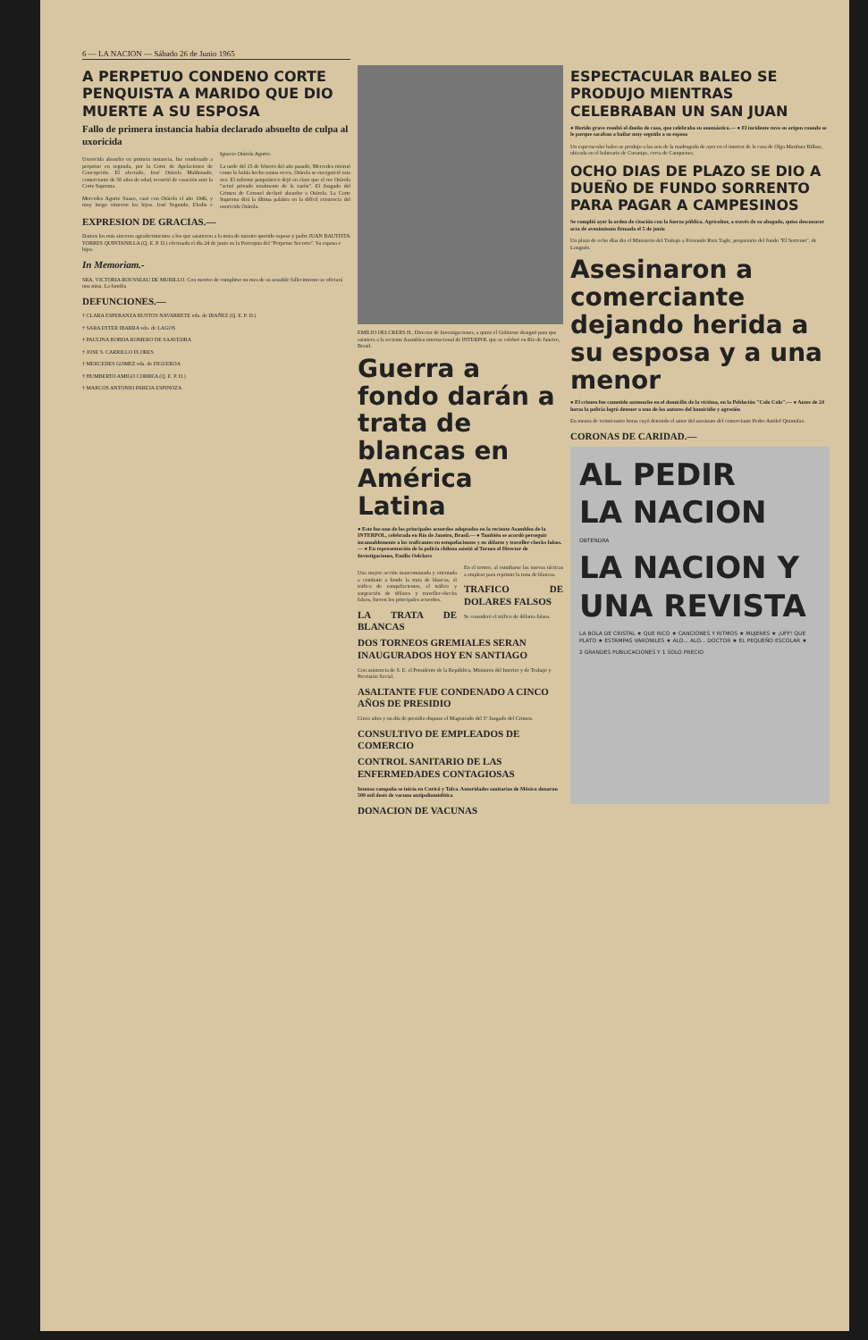6 — LA NACION — Sábado 26 de Junio 1965
A PERPETUO CONDENO CORTE PENQUISTA A MARIDO QUE DIO MUERTE A SU ESPOSA
Fallo de primera instancia había declarado absuelto de culpa al uxoricida
Uxoricida absuelto en primera instancia, fue condenado a perpetuo en segunda, por la Corte de Apelaciones de Concepción. El afectado, José Otárola Maldonado, comerciante de 50 años de edad, recurrió de casación ante la Corte Suprema.
Mercedes Agurto Suazo, casó con Otárola el año 1946, y muy luego vinieron los hijos. José Segundo, Elodia e Ignacio Otárola Agurto.
La tarde del 15 de febrero del año pasado, Mercedes retornó como lo había hecho tantas veces. Otárola se enceguició esta vez. El informe psiquiátrico dejó en claro que el reo Otárola "actuó privado totalmente de la razón". El Juzgado del Crimen de Coronel declaró absuelto a Otárola. La Corte Suprema dirá la última palabra en la difícil existencia del uxoricida Otárola.
EXPRESION DE GRACIAS.—
Damos los más sinceros agradecimientos a los que asistieron a la misa de nuestro querido esposo y padre JUAN BAUTISTA TORRES QUINTANILLA (Q. E. P. D.) efectuada el día 24 de junio en la Parroquia del "Perpetuo Socorro". Su esposa e hijos
In Memoriam.-
SRA. VICTORIA ROUSSEAU DE MURILLO. Con motivo de cumplirse un mes de su sensible fallecimiento se oficiará una misa. La familia
DEFUNCIONES.—
† CLARA ESPERANZA BUSTOS NAVARRETE vda. de IBAÑEZ (Q. E. P. D.)
† SARA ESTER IBARRA vda. de LAGOS
† PAULINA BORDA ROMERO DE SAAVEDRA
† JOSE S. CARRILLO FLORES
† MERCEDES GOMEZ vda. de FIGUEROA
† HUMBERTO AMIGO CORREA (Q. E. P. D.)
† MARCOS ANTONIO PAREJA ESPINOZA
EMILIO OELCKERS H., Director de Investigaciones, a quien el Gobierno designó para que asistiera a la reciente Asamblea internacional de INTERPOL que se celebró en Río de Janeiro, Brasil.
Guerra a fondo darán a trata de blancas en América Latina
● Este fue uno de los principales acuerdos adoptados en la reciente Asamblea de la INTERPOL, celebrada en Río de Janeiro, Brasil.— ● También se acordó perseguir incansablemente a los traficantes en estupefacientes y en dólares y traveller-checks falsos.— ● En representación de la policía chilena asistió al Torneo el Director de Investigaciones, Emilio Oelckers
Una mayor acción mancomunada y orientada a combatir a fondo la trata de blancas, el tráfico de estupefacientes, el tráfico y sargeación de dólares y traveller-checks falsos, fueron los principales acuerdos.
LA TRATA DE BLANCAS
En el torneo, al estudiarse las nuevas tácticas a emplear para reprimir la trata de blancas.
TRAFICO DE DOLARES FALSOS
Se consideró el tráfico de dólares falsos.
DOS TORNEOS GREMIALES SERAN INAUGURADOS HOY EN SANTIAGO
Con asistencia de S. E. el Presidente de la República, Ministros del Interior y de Trabajo y Previsión Social.
ASALTANTE FUE CONDENADO A CINCO AÑOS DE PRESIDIO
Cinco años y un día de presidio dispuso el Magistrado del 5º Juzgado del Crimen.
CONSULTIVO DE EMPLEADOS DE COMERCIO
CONTROL SANITARIO DE LAS ENFERMEDADES CONTAGIOSAS
Intensa campaña se inicia en Curicó y Talca. Autoridades sanitarias de México donaron 500 mil dosis de vacuna antipoliomielítica
DONACION DE VACUNAS
ESPECTACULAR BALEO SE PRODUJO MIENTRAS CELEBRABAN UN SAN JUAN
● Herido grave resultó el dueño de casa, que celebraba su onomástico.— ● El incidente tuvo su origen cuando se le porque sacaban a bailar muy seguido a su esposa
Un espectacular baleo se produjo a las seis de la madrugada de ayer en el interior de la casa de Olga Martínez Bilbao, ubicada en el balneario de Curanipe, cerca de Cauquenes.
OCHO DIAS DE PLAZO SE DIO A DUEÑO DE FUNDO SORRENTO PARA PAGAR A CAMPESINOS
Se cumplió ayer la orden de citación con la fuerza pública. Agricultor, a través de su abogado, quiso desconocer acta de avenimiento firmada el 5 de junio
Un plazo de ocho días dio el Ministerio del Trabajo a Fernando Ruiz Tagle, propietario del fundo "El Sorrento", de Longuén.
Asesinaron a comerciante dejando herida a su esposa y a una menor
● El crimen fue cometido antenoche en el domicilio de la víctima, en la Población "Colo Colo".— ● Antes de 24 horas la policía logró detener a uno de los autores del homicidio y agresión
En menos de veinticuatro horas cayó detenido el autor del asesinato del comerciante Pedro Antilef Quintulao.
CORONAS DE CARIDAD.—
AL PEDIR
LA NACION
OBTENDRA
LA NACION Y UNA REVISTA
LA BOLA DE CRISTAL ★ QUE RICO ★ CANCIONES Y RITMOS ★ MUJERES ★ ¡UFF! QUE PLATO ★ ESTAMPAS VARONILES ★ ALO... ALO... DOCTOR ★ EL PEQUEÑO ESCOLAR ★
2 GRANDES PUBLICACIONES Y 1 SOLO PRECIO